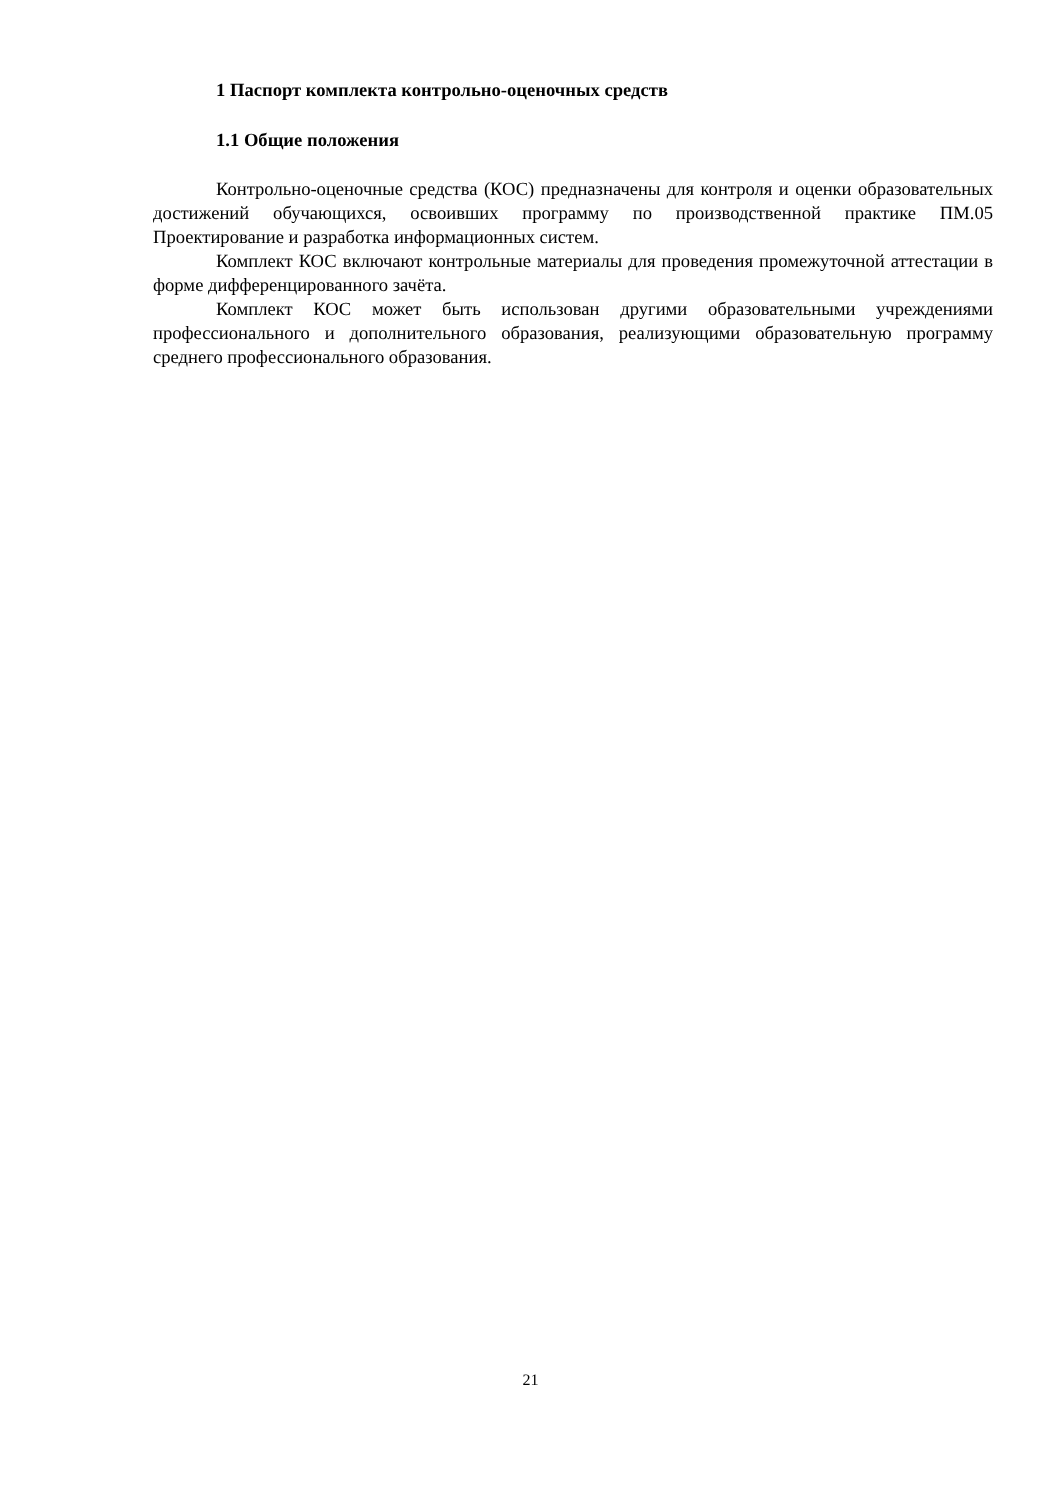1 Паспорт комплекта контрольно-оценочных средств
1.1 Общие положения
Контрольно-оценочные средства (КОС) предназначены для контроля и оценки образовательных достижений обучающихся, освоивших программу по производственной практике ПМ.05 Проектирование и разработка информационных систем.
Комплект КОС включают контрольные материалы для проведения промежуточной аттестации в форме дифференцированного зачёта.
Комплект КОС может быть использован другими образовательными учреждениями профессионального и дополнительного образования, реализующими образовательную программу среднего профессионального образования.
21